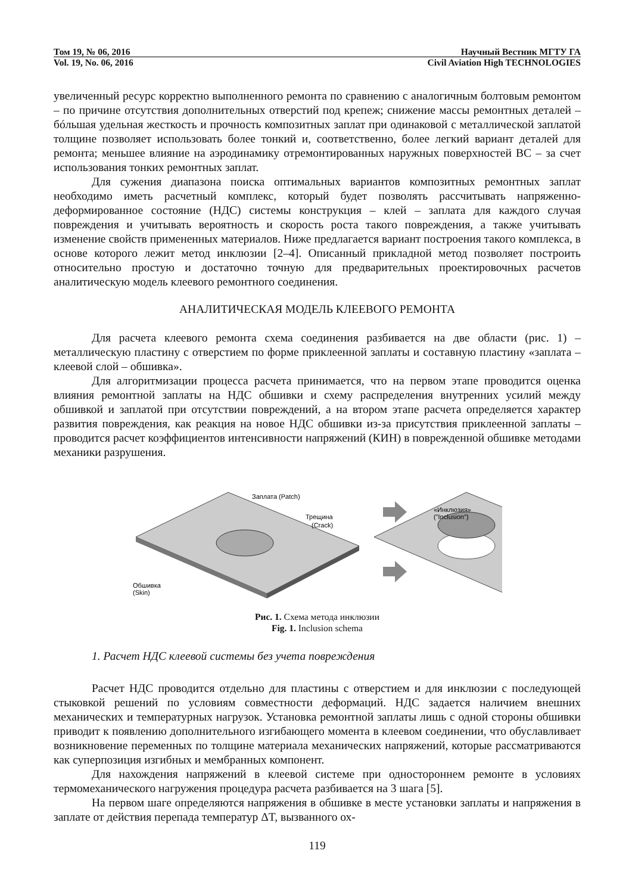Том 19, № 06, 2016 Научный Вестник МГТУ ГА
Vol. 19, No. 06, 2016 Civil Aviation High TECHNOLOGIES
увеличенный ресурс корректно выполненного ремонта по сравнению с аналогичным болтовым ремонтом – по причине отсутствия дополнительных отверстий под крепеж; снижение массы ремонтных деталей – бóльшая удельная жесткость и прочность композитных заплат при одинаковой с металлической заплатой толщине позволяет использовать более тонкий и, соответственно, более легкий вариант деталей для ремонта; меньшее влияние на аэродинамику отремонтированных наружных поверхностей ВС – за счет использования тонких ремонтных заплат.
Для сужения диапазона поиска оптимальных вариантов композитных ремонтных заплат необходимо иметь расчетный комплекс, который будет позволять рассчитывать напряженно-деформированное состояние (НДС) системы конструкция – клей – заплата для каждого случая повреждения и учитывать вероятность и скорость роста такого повреждения, а также учитывать изменение свойств примененных материалов. Ниже предлагается вариант построения такого комплекса, в основе которого лежит метод инклюзии [2–4]. Описанный прикладной метод позволяет построить относительно простую и достаточно точную для предварительных проектировочных расчетов аналитическую модель клеевого ремонтного соединения.
АНАЛИТИЧЕСКАЯ МОДЕЛЬ КЛЕЕВОГО РЕМОНТА
Для расчета клеевого ремонта схема соединения разбивается на две области (рис. 1) – металлическую пластину с отверстием по форме приклеенной заплаты и составную пластину «заплата – клеевой слой – обшивка».
Для алгоритмизации процесса расчета принимается, что на первом этапе проводится оценка влияния ремонтной заплаты на НДС обшивки и схему распределения внутренних усилий между обшивкой и заплатой при отсутствии повреждений, а на втором этапе расчета определяется характер развития повреждения, как реакция на новое НДС обшивки из-за присутствия приклеенной заплаты – проводится расчет коэффициентов интенсивности напряжений (КИН) в поврежденной обшивке методами механики разрушения.
Заплата (Patch)
Трещина
(Crack)
Обшивка
(Skin)
«Инклюзия»
("Inclusion")
Рис. 1. Схема метода инклюзии
Fig. 1. Inclusion schema
1. Расчет НДС клеевой системы без учета повреждения
Расчет НДС проводится отдельно для пластины с отверстием и для инклюзии с последующей стыковкой решений по условиям совместности деформаций. НДС задается наличием внешних механических и температурных нагрузок. Установка ремонтной заплаты лишь с одной стороны обшивки приводит к появлению дополнительного изгибающего момента в клеевом соединении, что обуславливает возникновение переменных по толщине материала механических напряжений, которые рассматриваются как суперпозиция изгибных и мембранных компонент.
Для нахождения напряжений в клеевой системе при одностороннем ремонте в условиях термомеханического нагружения процедура расчета разбивается на 3 шага [5].
На первом шаге определяются напряжения в обшивке в месте установки заплаты и напряжения в заплате от действия перепада температур ΔT, вызванного ох-
119